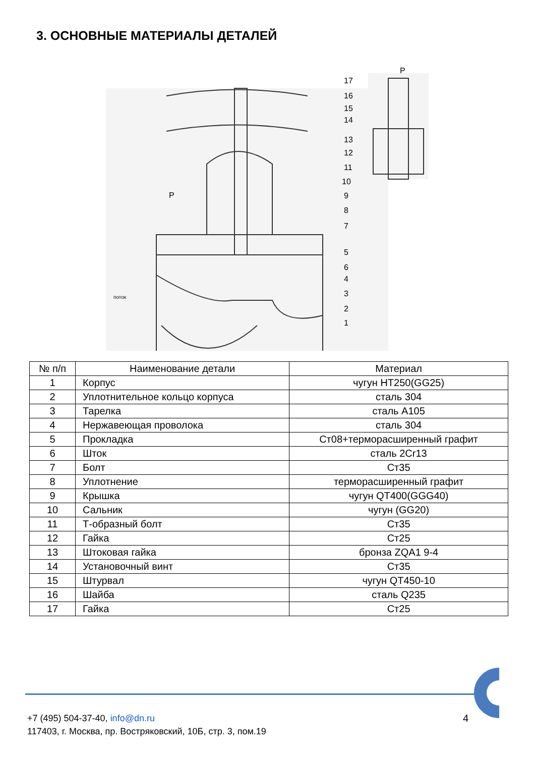3. ОСНОВНЫЕ МАТЕРИАЛЫ ДЕТАЛЕЙ
P
P
поток
17
16
15
14
13
12
11
10
9
8
7
5
6
4
3
2
1
| № п/п | Наименование детали | Материал |
| --- | --- | --- |
| 1 | Корпус | чугун HT250(GG25) |
| 2 | Уплотнительное кольцо корпуса | сталь 304 |
| 3 | Тарелка | сталь A105 |
| 4 | Нержавеющая проволока | сталь 304 |
| 5 | Прокладка | Ст08+терморасширенный графит |
| 6 | Шток | сталь 2Cr13 |
| 7 | Болт | Ст35 |
| 8 | Уплотнение | терморасширенный графит |
| 9 | Крышка | чугун QT400(GGG40) |
| 10 | Сальник | чугун (GG20) |
| 11 | Т-образный болт | Ст35 |
| 12 | Гайка | Ст25 |
| 13 | Штоковая гайка | бронза ZQA1 9-4 |
| 14 | Установочный винт | Ст35 |
| 15 | Штурвал | чугун QT450-10 |
| 16 | Шайба | сталь Q235 |
| 17 | Гайка | Ст25 |
+7 (495) 504-37-40, info@dn.ru
117403, г. Москва, пр. Востряковский, 10Б, стр. 3, пом.19
4